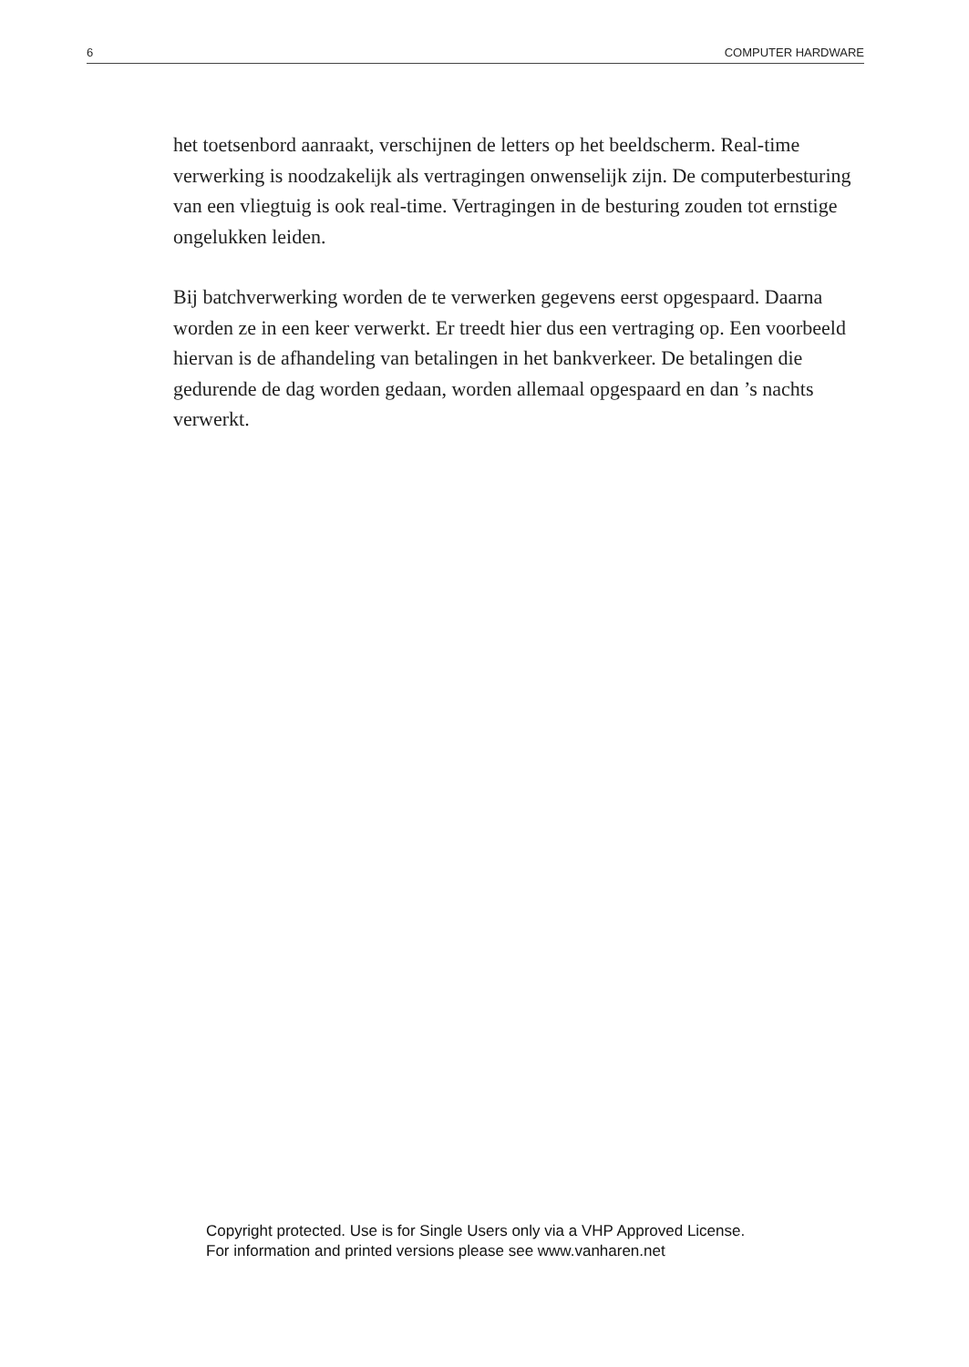6 COMPUTER HARDWARE
het toetsenbord aanraakt, verschijnen de letters op het beeldscherm. Real-time verwerking is noodzakelijk als vertragingen onwenselijk zijn. De computerbesturing van een vliegtuig is ook real-time. Vertragingen in de besturing zouden tot ernstige ongelukken leiden.
Bij batchverwerking worden de te verwerken gegevens eerst opgespaard. Daarna worden ze in een keer verwerkt. Er treedt hier dus een vertraging op. Een voorbeeld hiervan is de afhandeling van betalingen in het bankverkeer. De betalingen die gedurende de dag worden gedaan, worden allemaal opgespaard en dan ’s nachts verwerkt.
Copyright protected. Use is for Single Users only via a VHP Approved License.
For information and printed versions please see www.vanharen.net